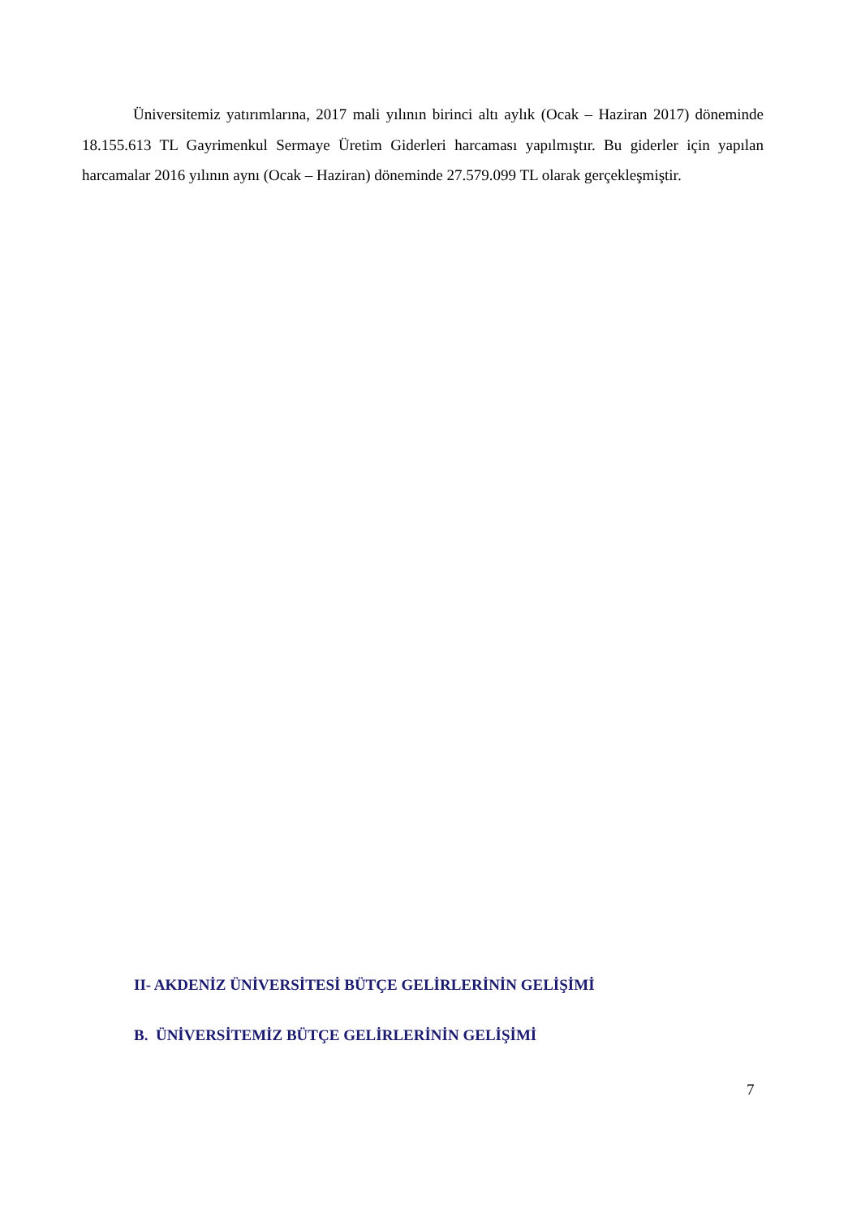Üniversitemiz yatırımlarına, 2017 mali yılının birinci altı aylık (Ocak – Haziran 2017) döneminde 18.155.613 TL Gayrimenkul Sermaye Üretim Giderleri harcaması yapılmıştır. Bu giderler için yapılan harcamalar 2016 yılının aynı (Ocak – Haziran) döneminde 27.579.099 TL olarak gerçekleşmiştir.
II- AKDENİZ ÜNİVERSİTESİ BÜTÇE GELİRLERİNİN GELİŞİMİ
B. ÜNİVERSİTEMİZ BÜTÇE GELİRLERİNİN GELİŞİMİ
7